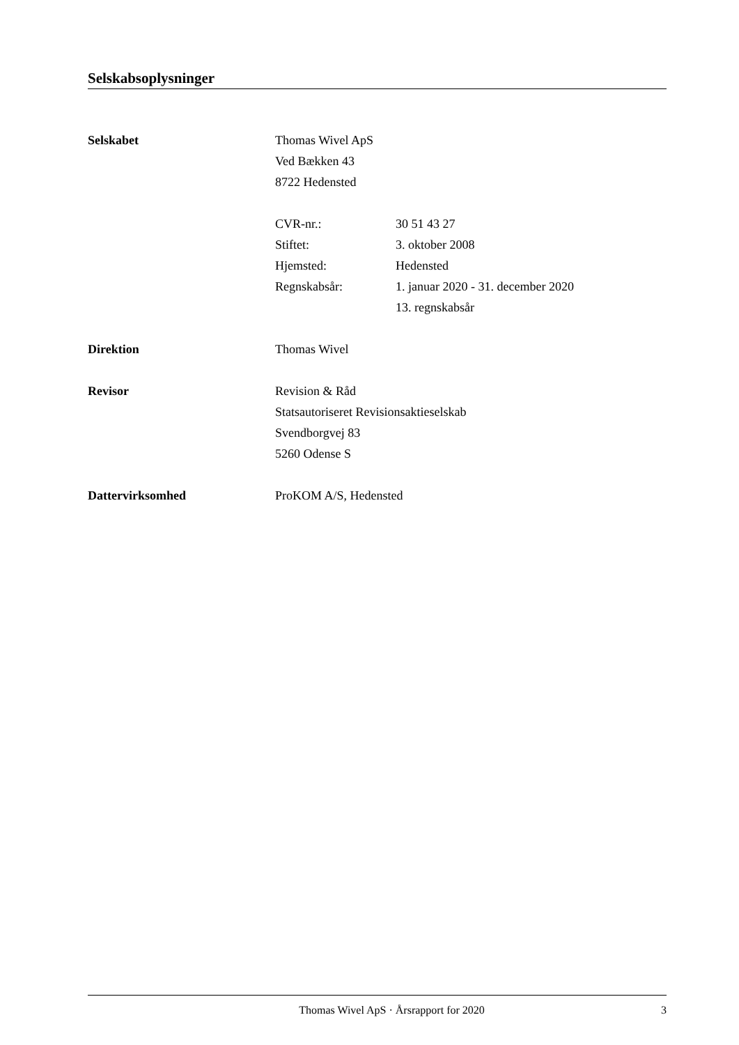Selskabsoplysninger
Selskabet Thomas Wivel ApS
Ved Bække­n 43
8722 Hedensted
CVR-nr.: 30 51 43 27
Stiftet: 3. oktober 2008
Hjemsted: Hedensted
Regnskabsår: 1. januar 2020 - 31. december 2020
13. regnskabsår
Direktion Thomas Wivel
Revisor Revision & Råd
Statsautoriseret Revisionsaktieselskab
Svendborgvej 83
5260 Odense S
Dattervirksomhed ProKOM A/S, Hedensted
Thomas Wivel ApS · Årsrapport for 2020
3